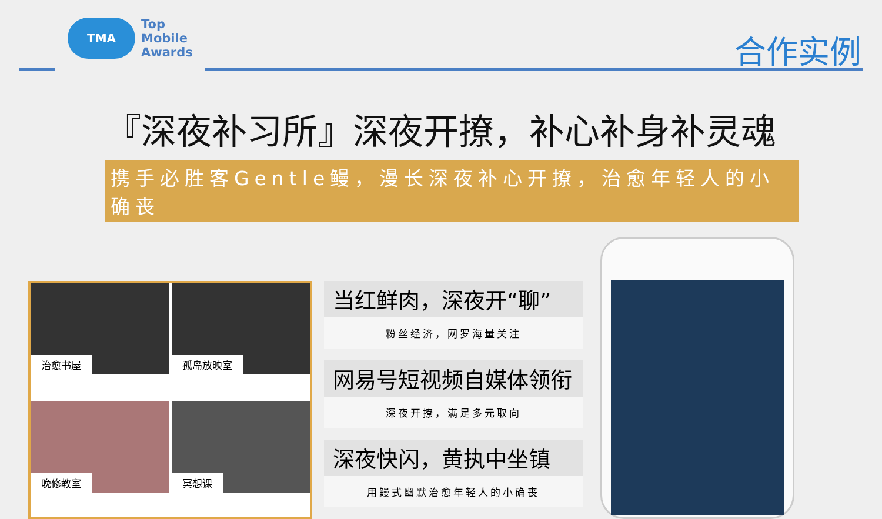TMA
Top
Mobile
Awards
合作实例
『深夜补习所』深夜开撩，补心补身补灵魂
携手必胜客Gentle鳗，漫长深夜补心开撩，治愈年轻人的小确丧
治愈书屋
孤岛放映室
晚修教室
冥想课
当红鲜肉，深夜开“聊”
粉丝经济，网罗海量关注
网易号短视频自媒体领衔
深夜开撩，满足多元取向
深夜快闪，黄执中坐镇
用鳗式幽默治愈年轻人的小确丧